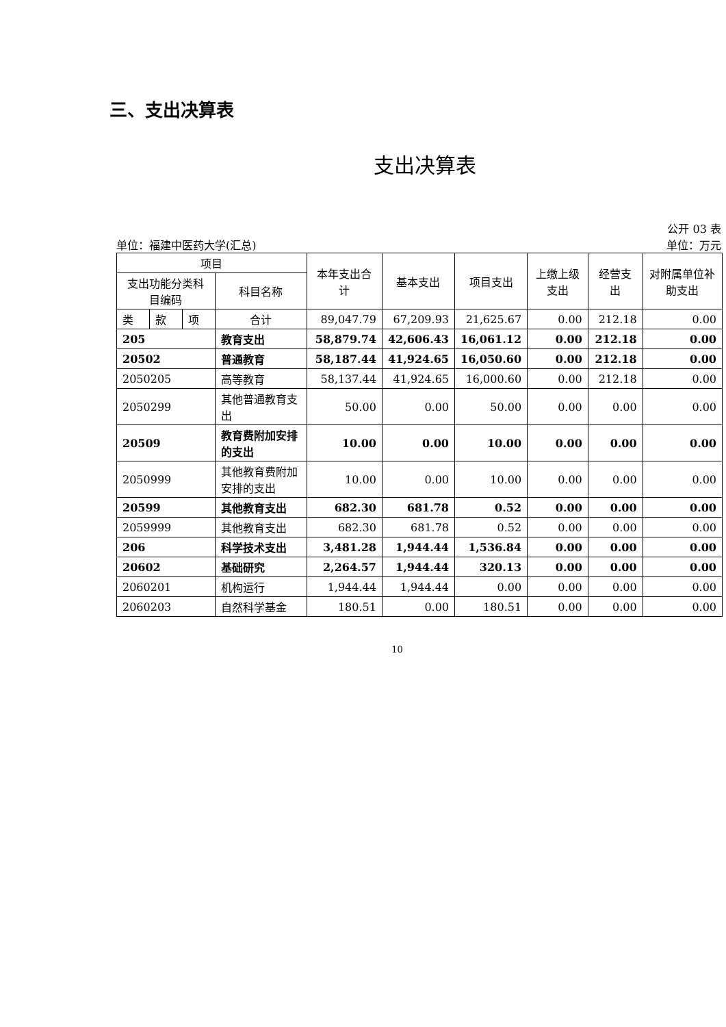三、支出决算表
支出决算表
公开 03 表
单位：福建中医药大学(汇总) 单位：万元
| 项目 | | | | 本年支出合计 | 基本支出 | 项目支出 | 上缴上级支出 | 经营支出 | 对附属单位补助支出 |
| --- | --- | --- | --- | --- | --- | --- | --- | --- | --- |
| 支出功能分类科目编码 | | | 科目名称 | | | | | | |
| 类 | 款 | 项 | 合计 | 89,047.79 | 67,209.93 | 21,625.67 | 0.00 | 212.18 | 0.00 |
| 205 | | | 教育支出 | 58,879.74 | 42,606.43 | 16,061.12 | 0.00 | 212.18 | 0.00 |
| 20502 | | | 普通教育 | 58,187.44 | 41,924.65 | 16,050.60 | 0.00 | 212.18 | 0.00 |
| 2050205 | | | 高等教育 | 58,137.44 | 41,924.65 | 16,000.60 | 0.00 | 212.18 | 0.00 |
| 2050299 | | | 其他普通教育支出 | 50.00 | 0.00 | 50.00 | 0.00 | 0.00 | 0.00 |
| 20509 | | | 教育费附加安排的支出 | 10.00 | 0.00 | 10.00 | 0.00 | 0.00 | 0.00 |
| 2050999 | | | 其他教育费附加安排的支出 | 10.00 | 0.00 | 10.00 | 0.00 | 0.00 | 0.00 |
| 20599 | | | 其他教育支出 | 682.30 | 681.78 | 0.52 | 0.00 | 0.00 | 0.00 |
| 2059999 | | | 其他教育支出 | 682.30 | 681.78 | 0.52 | 0.00 | 0.00 | 0.00 |
| 206 | | | 科学技术支出 | 3,481.28 | 1,944.44 | 1,536.84 | 0.00 | 0.00 | 0.00 |
| 20602 | | | 基础研究 | 2,264.57 | 1,944.44 | 320.13 | 0.00 | 0.00 | 0.00 |
| 2060201 | | | 机构运行 | 1,944.44 | 1,944.44 | 0.00 | 0.00 | 0.00 | 0.00 |
| 2060203 | | | 自然科学基金 | 180.51 | 0.00 | 180.51 | 0.00 | 0.00 | 0.00 |
10